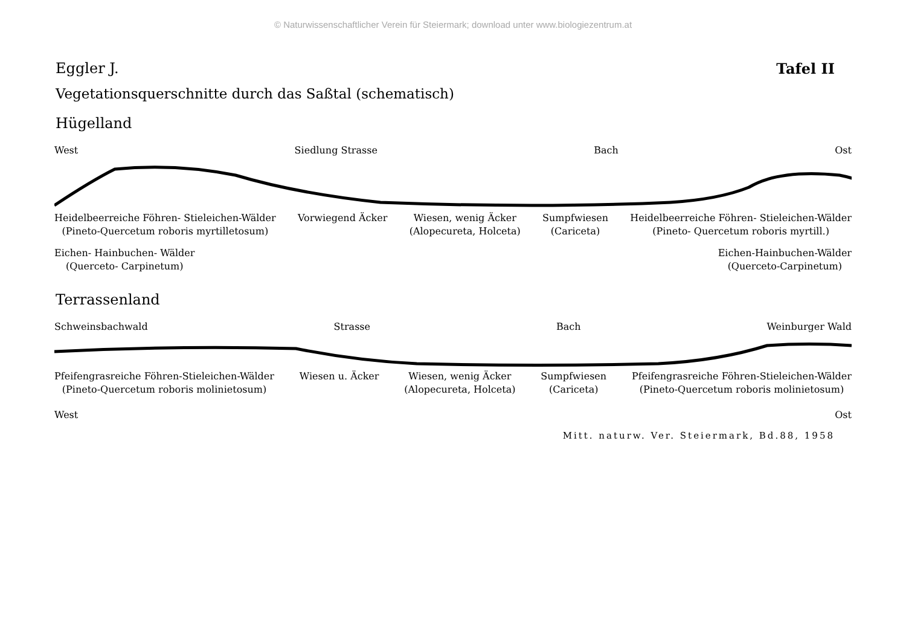© Naturwissenschaftlicher Verein für Steiermark; download unter www.biologiezentrum.at
Eggler J. Tafel II
Vegetationsquerschnitte durch das Saßtal (schematisch)
Hügelland
West Siedlung Strasse Bach Ost
Heidelbeerreiche Föhren- Stieleichen-Wälder
(Pineto-Quercetum roboris myrtilletosum) Vorwiegend Äcker Wiesen, wenig Äcker
(Alopecureta, Holceta) Sumpfwiesen
(Cariceta) Heidelbeerreiche Föhren- Stieleichen-Wälder
(Pineto- Quercetum roboris myrtill.)
Eichen- Hainbuchen- Wälder
(Querceto- Carpinetum) Eichen-Hainbuchen-Wälder
(Querceto-Carpinetum)
Terrassenland
Schweinsbachwald Strasse Bach Weinburger Wald
Pfeifengrasreiche Föhren-Stieleichen-Wälder
(Pineto-Quercetum roboris molinietosum) Wiesen u. Äcker Wiesen, wenig Äcker
(Alopecureta, Holceta) Sumpfwiesen
(Cariceta) Pfeifengrasreiche Föhren-Stieleichen-Wälder
(Pineto-Quercetum roboris molinietosum)
West Ost
Mitt. naturw. Ver. Steiermark, Bd.88, 1958